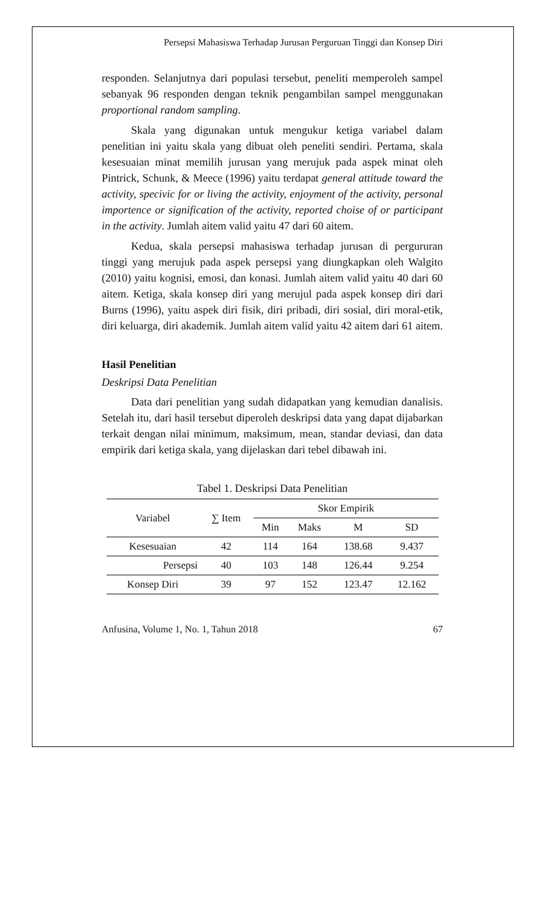Persepsi Mahasiswa Terhadap Jurusan Perguruan Tinggi dan Konsep Diri
responden. Selanjutnya dari populasi tersebut, peneliti memperoleh sampel sebanyak 96 responden dengan teknik pengambilan sampel menggunakan proportional random sampling.
Skala yang digunakan untuk mengukur ketiga variabel dalam penelitian ini yaitu skala yang dibuat oleh peneliti sendiri. Pertama, skala kesesuaian minat memilih jurusan yang merujuk pada aspek minat oleh Pintrick, Schunk, & Meece (1996) yaitu terdapat general attitude toward the activity, specivic for or living the activity, enjoyment of the activity, personal importence or signification of the activity, reported choise of or participant in the activity. Jumlah aitem valid yaitu 47 dari 60 aitem.
Kedua, skala persepsi mahasiswa terhadap jurusan di pergururan tinggi yang merujuk pada aspek persepsi yang diungkapkan oleh Walgito (2010) yaitu kognisi, emosi, dan konasi. Jumlah aitem valid yaitu 40 dari 60 aitem. Ketiga, skala konsep diri yang merujul pada aspek konsep diri dari Burns (1996), yaitu aspek diri fisik, diri pribadi, diri sosial, diri moral-etik, diri keluarga, diri akademik. Jumlah aitem valid yaitu 42 aitem dari 61 aitem.
Hasil Penelitian
Deskripsi Data Penelitian
Data dari penelitian yang sudah didapatkan yang kemudian danalisis. Setelah itu, dari hasil tersebut diperoleh deskripsi data yang dapat dijabarkan terkait dengan nilai minimum, maksimum, mean, standar deviasi, dan data empirik dari ketiga skala, yang dijelaskan dari tebel dibawah ini.
Tabel 1. Deskripsi Data Penelitian
| Variabel | ∑ Item | Skor Empirik | | | |
| --- | --- | --- | --- | --- | --- |
| | | Min | Maks | M | SD |
| Kesesuaian | 42 | 114 | 164 | 138.68 | 9.437 |
| Persepsi | 40 | 103 | 148 | 126.44 | 9.254 |
| Konsep Diri | 39 | 97 | 152 | 123.47 | 12.162 |
Anfusina, Volume 1, No. 1, Tahun 2018 67